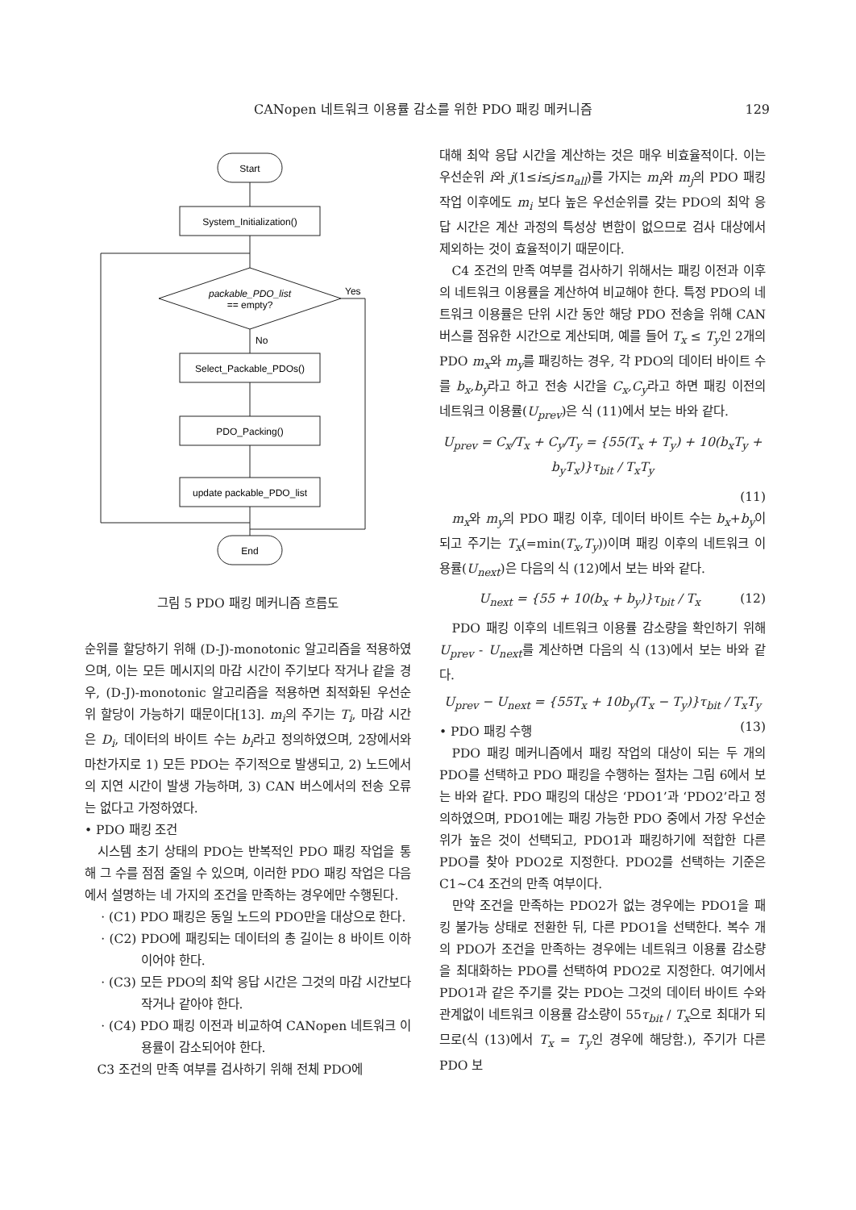CANopen 네트워크 이용률 감소를 위한 PDO 패킹 메커니즘 129
Start
System_Initialization()
packable_PDO_list
== empty?
Yes
No
Select_Packable_PDOs()
PDO_Packing()
update packable_PDO_list
End
그림 5 PDO 패킹 메커니즘 흐름도
순위를 할당하기 위해 (D-J)-monotonic 알고리즘을 적용하였으며, 이는 모든 메시지의 마감 시간이 주기보다 작거나 같을 경우, (D-J)-monotonic 알고리즘을 적용하면 최적화된 우선순위 할당이 가능하기 때문이다[13]. m<sub>i</sub>의 주기는 T<sub>i</sub>, 마감 시간은 D<sub>i</sub>, 데이터의 바이트 수는 b<sub>i</sub>라고 정의하였으며, 2장에서와 마찬가지로 1) 모든 PDO는 주기적으로 발생되고, 2) 노드에서의 지연 시간이 발생 가능하며, 3) CAN 버스에서의 전송 오류는 없다고 가정하였다.
• PDO 패킹 조건
시스템 초기 상태의 PDO는 반복적인 PDO 패킹 작업을 통해 그 수를 점점 줄일 수 있으며, 이러한 PDO 패킹 작업은 다음에서 설명하는 네 가지의 조건을 만족하는 경우에만 수행된다.
· (C1) PDO 패킹은 동일 노드의 PDO만을 대상으로 한다.
· (C2) PDO에 패킹되는 데이터의 총 길이는 8 바이트 이하이어야 한다.
· (C3) 모든 PDO의 최악 응답 시간은 그것의 마감 시간보다 작거나 같아야 한다.
· (C4) PDO 패킹 이전과 비교하여 CANopen 네트워크 이용률이 감소되어야 한다.
C3 조건의 만족 여부를 검사하기 위해 전체 PDO에
대해 최악 응답 시간을 계산하는 것은 매우 비효율적이다. 이는 우선순위 i와 j(1≤i≤j≤n<sub>all</sub>)를 가지는 m<sub>i</sub>와 m<sub>j</sub>의 PDO 패킹 작업 이후에도 m<sub>i</sub> 보다 높은 우선순위를 갖는 PDO의 최악 응답 시간은 계산 과정의 특성상 변함이 없으므로 검사 대상에서 제외하는 것이 효율적이기 때문이다.
C4 조건의 만족 여부를 검사하기 위해서는 패킹 이전과 이후의 네트워크 이용률을 계산하여 비교해야 한다. 특정 PDO의 네트워크 이용률은 단위 시간 동안 해당 PDO 전송을 위해 CAN 버스를 점유한 시간으로 계산되며, 예를 들어 T<sub>x</sub> ≤ T<sub>y</sub>인 2개의 PDO m<sub>x</sub>와 m<sub>y</sub>를 패킹하는 경우, 각 PDO의 데이터 바이트 수를 b<sub>x</sub>,b<sub>y</sub>라고 하고 전송 시간을 C<sub>x</sub>,C<sub>y</sub>라고 하면 패킹 이전의 네트워크 이용률(U<sub>prev</sub>)은 식 (11)에서 보는 바와 같다.
U<sub>prev</sub> = C<sub>x</sub>/T<sub>x</sub> + C<sub>y</sub>/T<sub>y</sub> = {55(T<sub>x</sub> + T<sub>y</sub>) + 10(b<sub>x</sub>T<sub>y</sub> + b<sub>y</sub>T<sub>x</sub>)}τ<sub>bit</sub> / T<sub>x</sub>T<sub>y</sub>
(11)
m<sub>x</sub>와 m<sub>y</sub>의 PDO 패킹 이후, 데이터 바이트 수는 b<sub>x</sub>+b<sub>y</sub>이 되고 주기는 T<sub>x</sub>(=min(T<sub>x</sub>,T<sub>y</sub>))이며 패킹 이후의 네트워크 이용률(U<sub>next</sub>)은 다음의 식 (12)에서 보는 바와 같다.
U<sub>next</sub> = {55 + 10(b<sub>x</sub> + b<sub>y</sub>)}τ<sub>bit</sub> / T<sub>x</sub> (12)
PDO 패킹 이후의 네트워크 이용률 감소량을 확인하기 위해 U<sub>prev</sub> - U<sub>next</sub>를 계산하면 다음의 식 (13)에서 보는 바와 같다.
U<sub>prev</sub> − U<sub>next</sub> = {55T<sub>x</sub> + 10b<sub>y</sub>(T<sub>x</sub> − T<sub>y</sub>)}τ<sub>bit</sub> / T<sub>x</sub>T<sub>y</sub> (13)
• PDO 패킹 수행
PDO 패킹 메커니즘에서 패킹 작업의 대상이 되는 두 개의 PDO를 선택하고 PDO 패킹을 수행하는 절차는 그림 6에서 보는 바와 같다. PDO 패킹의 대상은 ‘PDO1’과 ‘PDO2’라고 정의하였으며, PDO1에는 패킹 가능한 PDO 중에서 가장 우선순위가 높은 것이 선택되고, PDO1과 패킹하기에 적합한 다른 PDO를 찾아 PDO2로 지정한다. PDO2를 선택하는 기준은 C1~C4 조건의 만족 여부이다.
만약 조건을 만족하는 PDO2가 없는 경우에는 PDO1을 패킹 불가능 상태로 전환한 뒤, 다른 PDO1을 선택한다. 복수 개의 PDO가 조건을 만족하는 경우에는 네트워크 이용률 감소량을 최대화하는 PDO를 선택하여 PDO2로 지정한다. 여기에서 PDO1과 같은 주기를 갖는 PDO는 그것의 데이터 바이트 수와 관계없이 네트워크 이용률 감소량이 55τ<sub>bit</sub> / T<sub>x</sub>으로 최대가 되므로(식 (13)에서 T<sub>x</sub> = T<sub>y</sub>인 경우에 해당함.), 주기가 다른 PDO 보